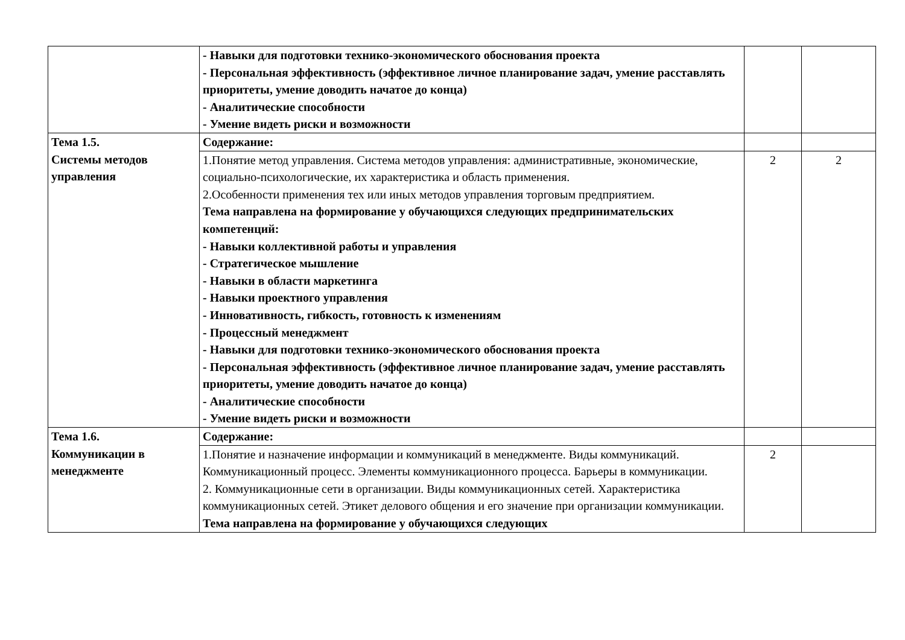| | - Навыки для подготовки технико-экономического обоснования проекта - Персональная эффективность (эффективное личное планирование задач, умение расставлять приоритеты, умение доводить начатое до конца) - Аналитические способности - Умение видеть риски и возможности | | |
| Тема 1.5. Системы методов управления | Содержание: | | |
| | 1.Понятие метод управления. Система методов управления: административные, экономические, социально-психологические, их характеристика и область применения. 2.Особенности применения тех или иных методов управления торговым предприятием. Тема направлена на формирование у обучающихся следующих предпринимательских компетенций: - Навыки коллективной работы и управления - Стратегическое мышление - Навыки в области маркетинга - Навыки проектного управления - Инновативность, гибкость, готовность к изменениям - Процессный менеджмент - Навыки для подготовки технико-экономического обоснования проекта - Персональная эффективность (эффективное личное планирование задач, умение расставлять приоритеты, умение доводить начатое до конца) - Аналитические способности - Умение видеть риски и возможности | 2 | 2 |
| Тема 1.6. Коммуникации в менеджменте | Содержание: | | |
| | 1.Понятие и назначение информации и коммуникаций в менеджменте. Виды коммуникаций. Коммуникационный процесс. Элементы коммуникационного процесса. Барьеры в коммуникации. 2. Коммуникационные сети в организации. Виды коммуникационных сетей. Характеристика коммуникационных сетей. Этикет делового общения и его значение при организации коммуникации. Тема направлена на формирование у обучающихся следующих | 2 | |